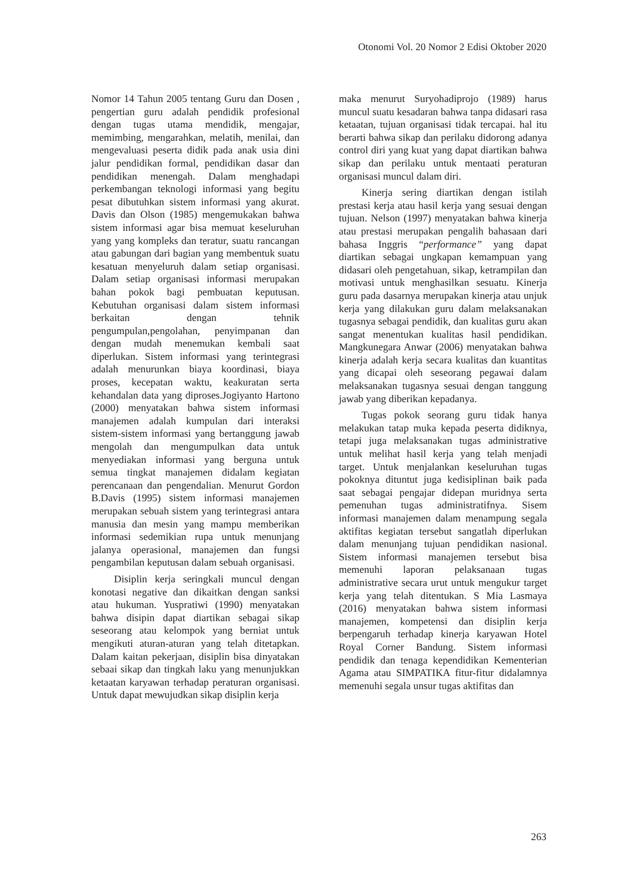Otonomi Vol. 20 Nomor 2 Edisi Oktober 2020
Nomor 14 Tahun 2005 tentang Guru dan Dosen , pengertian guru adalah pendidik profesional dengan tugas utama mendidik, mengajar, memimbing, mengarahkan, melatih, menilai, dan mengevaluasi peserta didik pada anak usia dini jalur pendidikan formal, pendidikan dasar dan pendidikan menengah. Dalam menghadapi perkembangan teknologi informasi yang begitu pesat dibutuhkan sistem informasi yang akurat. Davis dan Olson (1985) mengemukakan bahwa sistem informasi agar bisa memuat keseluruhan yang yang kompleks dan teratur, suatu rancangan atau gabungan dari bagian yang membentuk suatu kesatuan menyeluruh dalam setiap organisasi. Dalam setiap organisasi informasi merupakan bahan pokok bagi pembuatan keputusan. Kebutuhan organisasi dalam sistem informasi berkaitan dengan tehnik pengumpulan,pengolahan, penyimpanan dan dengan mudah menemukan kembali saat diperlukan. Sistem informasi yang terintegrasi adalah menurunkan biaya koordinasi, biaya proses, kecepatan waktu, keakuratan serta kehandalan data yang diproses.Jogiyanto Hartono (2000) menyatakan bahwa sistem informasi manajemen adalah kumpulan dari interaksi sistem-sistem informasi yang bertanggung jawab mengolah dan mengumpulkan data untuk menyediakan informasi yang berguna untuk semua tingkat manajemen didalam kegiatan perencanaan dan pengendalian. Menurut Gordon B.Davis (1995) sistem informasi manajemen merupakan sebuah sistem yang terintegrasi antara manusia dan mesin yang mampu memberikan informasi sedemikian rupa untuk menunjang jalanya operasional, manajemen dan fungsi pengambilan keputusan dalam sebuah organisasi.
Disiplin kerja seringkali muncul dengan konotasi negative dan dikaitkan dengan sanksi atau hukuman. Yuspratiwi (1990) menyatakan bahwa disipin dapat diartikan sebagai sikap seseorang atau kelompok yang berniat untuk mengikuti aturan-aturan yang telah ditetapkan. Dalam kaitan pekerjaan, disiplin bisa dinyatakan sebaai sikap dan tingkah laku yang menunjukkan ketaatan karyawan terhadap peraturan organisasi. Untuk dapat mewujudkan sikap disiplin kerja
maka menurut Suryohadiprojo (1989) harus muncul suatu kesadaran bahwa tanpa didasari rasa ketaatan, tujuan organisasi tidak tercapai. hal itu berarti bahwa sikap dan perilaku didorong adanya control diri yang kuat yang dapat diartikan bahwa sikap dan perilaku untuk mentaati peraturan organisasi muncul dalam diri.
Kinerja sering diartikan dengan istilah prestasi kerja atau hasil kerja yang sesuai dengan tujuan. Nelson (1997) menyatakan bahwa kinerja atau prestasi merupakan pengalih bahasaan dari bahasa Inggris “performance” yang dapat diartikan sebagai ungkapan kemampuan yang didasari oleh pengetahuan, sikap, ketrampilan dan motivasi untuk menghasilkan sesuatu. Kinerja guru pada dasarnya merupakan kinerja atau unjuk kerja yang dilakukan guru dalam melaksanakan tugasnya sebagai pendidik, dan kualitas guru akan sangat menentukan kualitas hasil pendidikan. Mangkunegara Anwar (2006) menyatakan bahwa kinerja adalah kerja secara kualitas dan kuantitas yang dicapai oleh seseorang pegawai dalam melaksanakan tugasnya sesuai dengan tanggung jawab yang diberikan kepadanya.
Tugas pokok seorang guru tidak hanya melakukan tatap muka kepada peserta didiknya, tetapi juga melaksanakan tugas administrative untuk melihat hasil kerja yang telah menjadi target. Untuk menjalankan keseluruhan tugas pokoknya dituntut juga kedisiplinan baik pada saat sebagai pengajar didepan muridnya serta pemenuhan tugas administratifnya. Sisem informasi manajemen dalam menampung segala aktifitas kegiatan tersebut sangatlah diperlukan dalam menunjang tujuan pendidikan nasional. Sistem informasi manajemen tersebut bisa memenuhi laporan pelaksanaan tugas administrative secara urut untuk mengukur target kerja yang telah ditentukan. S Mia Lasmaya (2016) menyatakan bahwa sistem informasi manajemen, kompetensi dan disiplin kerja berpengaruh terhadap kinerja karyawan Hotel Royal Corner Bandung. Sistem informasi pendidik dan tenaga kependidikan Kementerian Agama atau SIMPATIKA fitur-fitur didalamnya memenuhi segala unsur tugas aktifitas dan
263